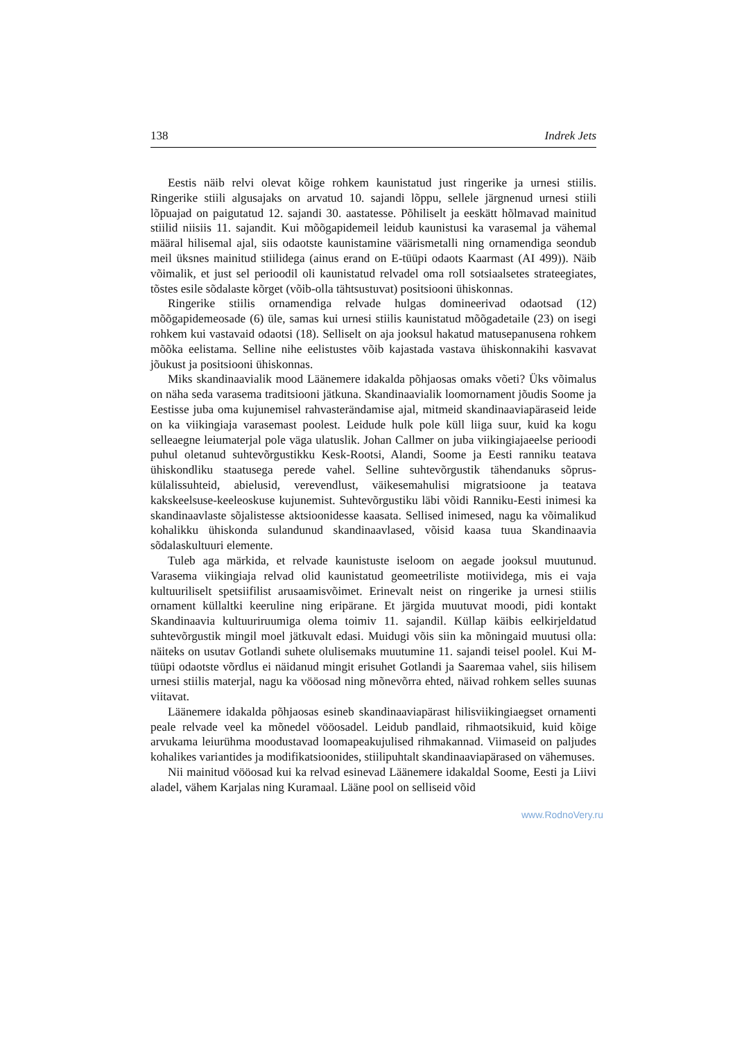138 Indrek Jets
Eestis näib relvi olevat kõige rohkem kaunistatud just ringerike ja urnesi stiilis. Ringerike stiili algusajaks on arvatud 10. sajandi lõppu, sellele järgnenud urnesi stiili lõpuajad on paigutatud 12. sajandi 30. aastatesse. Põhiliselt ja eeskätt hõlmavad mainitud stiilid niisiis 11. sajandit. Kui mõõgapidemeil leidub kaunistusi ka varasemal ja vähemal määral hilisemal ajal, siis odaotste kaunistamine väärismetalli ning ornamendiga seondub meil üksnes mainitud stiilidega (ainus erand on E-tüüpi odaots Kaarmast (AI 499)). Näib võimalik, et just sel perioodil oli kaunistatud relvadel oma roll sotsiaalsetes strateegiates, tõstes esile sõdalaste kõrget (võib-olla tähtsustuvat) positsiooni ühiskonnas.
Ringerike stiilis ornamendiga relvade hulgas domineerivad odaotsad (12) mõõgapidemeosade (6) üle, samas kui urnesi stiilis kaunistatud mõõgadetaile (23) on isegi rohkem kui vastavaid odaotsi (18). Selliselt on aja jooksul hakatud matusepanusena rohkem mõõka eelistama. Selline nihe eelistustes võib kajastada vastava ühiskonnakihi kasvavat jõukust ja positsiooni ühiskonnas.
Miks skandinaavialik mood Läänemere idakalda põhjaosas omaks võeti? Üks võimalus on näha seda varasema traditsiooni jätkuna. Skandinaavialik loomornament jõudis Soome ja Eestisse juba oma kujunemisel rahvasterändamise ajal, mitmeid skandinaaviapäraseid leide on ka viikingiaja varasemast poolest. Leidude hulk pole küll liiga suur, kuid ka kogu selleaegne leiumaterjal pole väga ulatuslik. Johan Callmer on juba viikingiajaeelse perioodi puhul oletanud suhtevõrgustikku Kesk-Rootsi, Alandi, Soome ja Eesti ranniku teatava ühiskondliku staatusega perede vahel. Selline suhtevõrgustik tähendanuks sõprus-külalissuhteid, abielusid, verevendlust, väikesemahulisi migratsioone ja teatava kakskeelsuse-keeleoskuse kujunemist. Suhtevõrgustiku läbi võidi Ranniku-Eesti inimesi ka skandinaavlaste sõjalistesse aktsioonidesse kaasata. Sellised inimesed, nagu ka võimalikud kohalikku ühiskonda sulandunud skandinaavlased, võisid kaasa tuua Skandinaavia sõdalaskultuuri elemente.
Tuleb aga märkida, et relvade kaunistuste iseloom on aegade jooksul muutunud. Varasema viikingiaja relvad olid kaunistatud geomeetriliste motiividega, mis ei vaja kultuuriliselt spetsiifilist arusaamisvõimet. Erinevalt neist on ringerike ja urnesi stiilis ornament küllaltki keeruline ning eripärane. Et järgida muutuvat moodi, pidi kontakt Skandinaavia kultuuriruumiga olema toimiv 11. sajandil. Küllap käibis eelkirjeldatud suhtevõrgustik mingil moel jätkuvalt edasi. Muidugi võis siin ka mõningaid muutusi olla: näiteks on usutav Gotlandi suhete olulisemaks muutumine 11. sajandi teisel poolel. Kui M-tüüpi odaotste võrdlus ei näidanud mingit erisuhet Gotlandi ja Saaremaa vahel, siis hilisem urnesi stiilis materjal, nagu ka vööosad ning mõnevõrra ehted, näivad rohkem selles suunas viitavat.
Läänemere idakalda põhjaosas esineb skandinaaviapärast hilisviikingiaegset ornamenti peale relvade veel ka mõnedel vööosadel. Leidub pandlaid, rihmaotsikuid, kuid kõige arvukama leiurühma moodustavad loomapeakujulised rihmakannad. Viimaseid on paljudes kohalikes variantides ja modifikatsioonides, stiilipuhtalt skandinaaviapärased on vähemuses.
Nii mainitud vööosad kui ka relvad esinevad Läänemere idakaldal Soome, Eesti ja Liivi aladel, vähem Karjalas ning Kuramaal. Lääne pool on selliseid võid
www.RodnoVery.ru